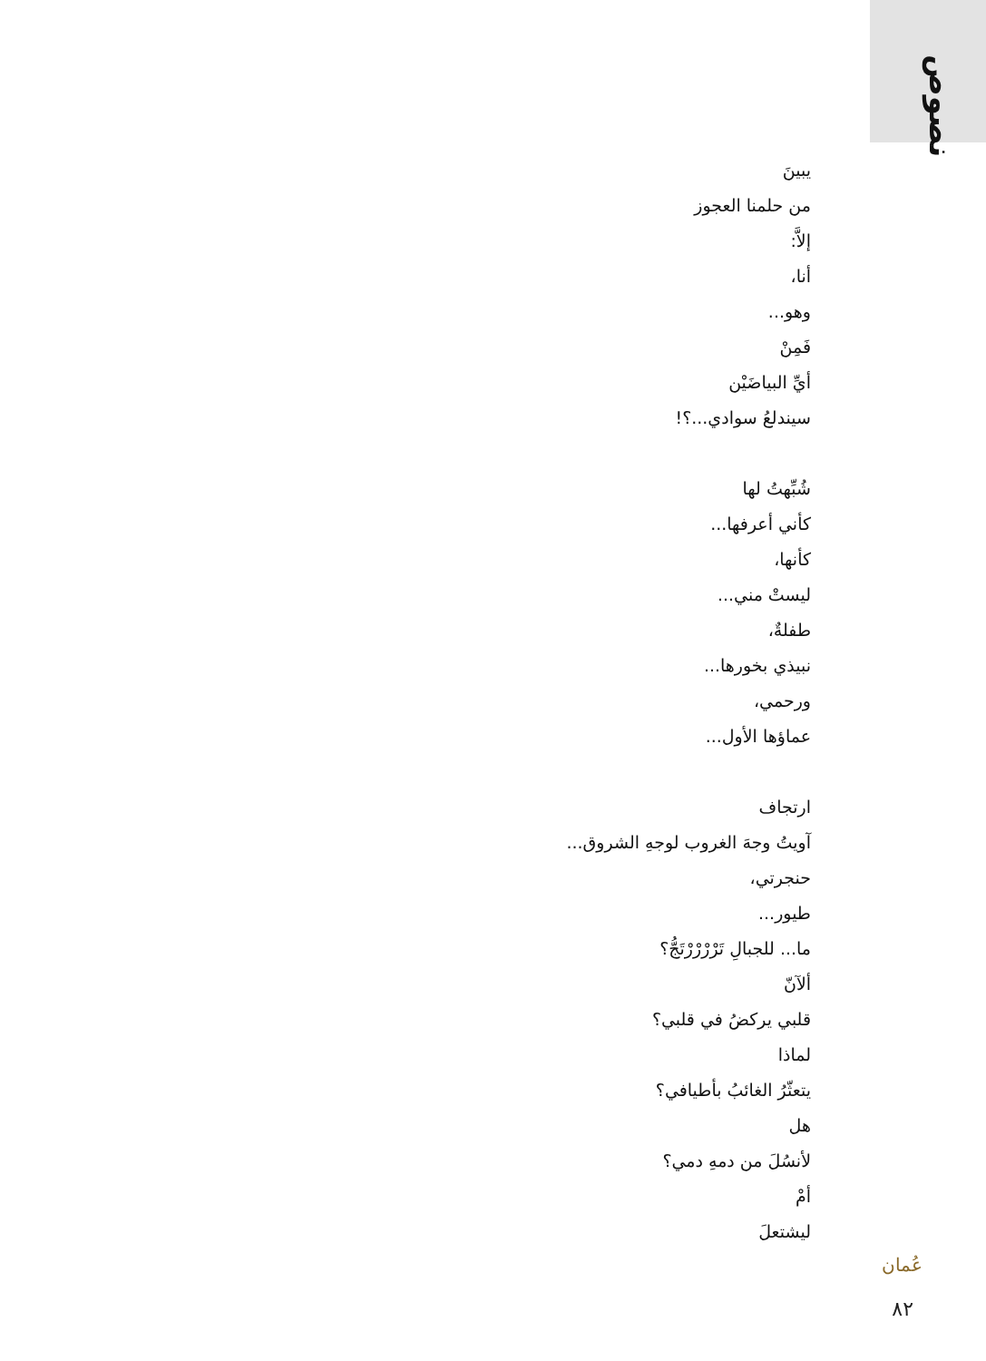نصوص
يبينَ
من حلمنا العجوز
إلاَّ:
أنا،
وهو...
فَمِنْ
أيِّ البياضَيْن
سيندلعُ سوادي...؟!
شُبِّهتُ لها
كأني أعرفها...
كأنها،
ليستْ مني...
طفلةٌ،
نبيذي بخورها...
ورحمي،
عماؤها الأول...
ارتجاف
آويتُ وجهَ الغروب لوجهِ الشروق...
حنجرتي،
طيور...
ما... للجبالِ تَرْرْرْرْتَجُّ؟
ألآنّ
قلبي يركضُ في قلبي؟
لماذا
يتعثّرُ الغائبُ بأطيافي؟
هل
لأنسُلَ من دمهِ دمي؟
أمْ
ليشتعلَ
عُمان
٨٢